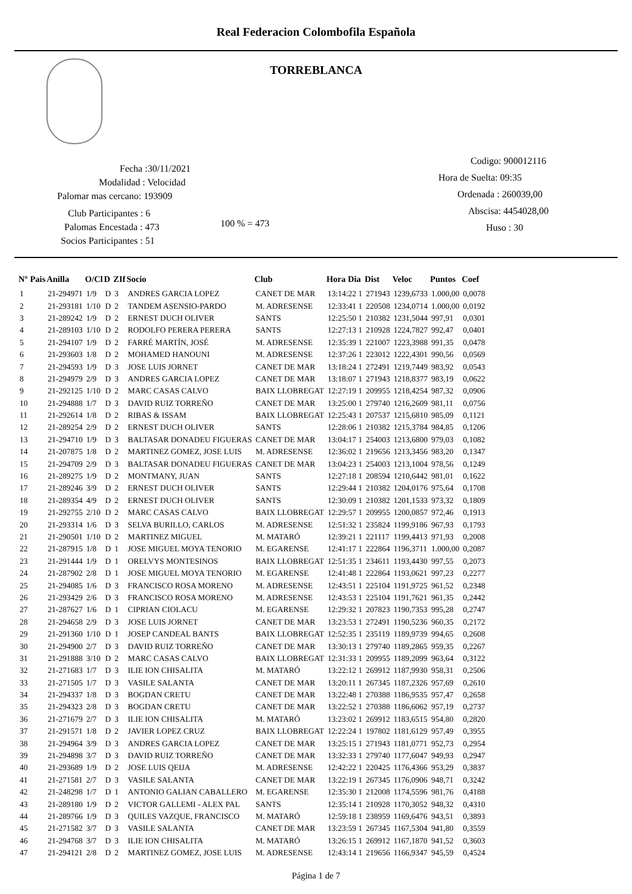Real Federacion Colombofila Española
TORREBLANCA
Fecha :30/11/2021
Modalidad : Velocidad
Palomar mas cercano: 193909
Club Participantes : 6
Palomas Encestada : 473
Socios Participantes : 51
100 % = 473
Codigo: 900012116
Hora de Suelta: 09:35
Ordenada : 260039,00
Abscisa: 4454028,00
Huso : 30
| Nº | Pais | Anilla | O/Cl | D | ZIf | Socio | Club | Hora Dia | Dist | Veloc | Puntos | Coef |
| --- | --- | --- | --- | --- | --- | --- | --- | --- | --- | --- | --- | --- |
| 1 | | 21-294971 | 1/9 | D | 3 | ANDRES GARCIA LOPEZ | CANET DE MAR | 13:14:22 1 | 271943 | 1239,6733 | 1.000,00 | 0,0078 |
| 2 | | 21-293181 | 1/10 | D | 2 | TANDEM ASENSIO-PARDO | M. ADRESENSE | 12:33:41 1 | 220508 | 1234,0714 | 1.000,00 | 0,0192 |
| 3 | | 21-289242 | 1/9 | D | 2 | ERNEST DUCH OLIVER | SANTS | 12:25:50 1 | 210382 | 1231,5044 | 997,91 | 0,0301 |
| 4 | | 21-289103 | 1/10 | D | 2 | RODOLFO PERERA PERERA | SANTS | 12:27:13 1 | 210928 | 1224,7827 | 992,47 | 0,0401 |
| 5 | | 21-294107 | 1/9 | D | 2 | FARRÉ MARTÍN, JOSÉ | M. ADRESENSE | 12:35:39 1 | 221007 | 1223,3988 | 991,35 | 0,0478 |
| 6 | | 21-293603 | 1/8 | D | 2 | MOHAMED HANOUNI | M. ADRESENSE | 12:37:26 1 | 223012 | 1222,4301 | 990,56 | 0,0569 |
| 7 | | 21-294593 | 1/9 | D | 3 | JOSE LUIS JORNET | CANET DE MAR | 13:18:24 1 | 272491 | 1219,7449 | 983,92 | 0,0543 |
| 8 | | 21-294979 | 2/9 | D | 3 | ANDRES GARCIA LOPEZ | CANET DE MAR | 13:18:07 1 | 271943 | 1218,8377 | 983,19 | 0,0622 |
| 9 | | 21-292125 | 1/10 | D | 2 | MARC CASAS CALVO | BAIX LLOBREGAT | 12:27:19 1 | 209955 | 1218,4254 | 987,32 | 0,0906 |
| 10 | | 21-294888 | 1/7 | D | 3 | DAVID RUIZ TORREÑO | CANET DE MAR | 13:25:00 1 | 279740 | 1216,2609 | 981,11 | 0,0756 |
| 11 | | 21-292614 | 1/8 | D | 2 | RIBAS & ISSAM | BAIX LLOBREGAT | 12:25:43 1 | 207537 | 1215,6810 | 985,09 | 0,1121 |
| 12 | | 21-289254 | 2/9 | D | 2 | ERNEST DUCH OLIVER | SANTS | 12:28:06 1 | 210382 | 1215,3784 | 984,85 | 0,1206 |
| 13 | | 21-294710 | 1/9 | D | 3 | BALTASAR DONADEU FIGUERAS | CANET DE MAR | 13:04:17 1 | 254003 | 1213,6800 | 979,03 | 0,1082 |
| 14 | | 21-207875 | 1/8 | D | 2 | MARTINEZ GOMEZ, JOSE LUIS | M. ADRESENSE | 12:36:02 1 | 219656 | 1213,3456 | 983,20 | 0,1347 |
| 15 | | 21-294709 | 2/9 | D | 3 | BALTASAR DONADEU FIGUERAS | CANET DE MAR | 13:04:23 1 | 254003 | 1213,1004 | 978,56 | 0,1249 |
| 16 | | 21-289275 | 1/9 | D | 2 | MONTMANY, JUAN | SANTS | 12:27:18 1 | 208594 | 1210,6442 | 981,01 | 0,1622 |
| 17 | | 21-289246 | 3/9 | D | 2 | ERNEST DUCH OLIVER | SANTS | 12:29:44 1 | 210382 | 1204,0176 | 975,64 | 0,1708 |
| 18 | | 21-289354 | 4/9 | D | 2 | ERNEST DUCH OLIVER | SANTS | 12:30:09 1 | 210382 | 1201,1533 | 973,32 | 0,1809 |
| 19 | | 21-292755 | 2/10 | D | 2 | MARC CASAS CALVO | BAIX LLOBREGAT | 12:29:57 1 | 209955 | 1200,0857 | 972,46 | 0,1913 |
| 20 | | 21-293314 | 1/6 | D | 3 | SELVA BURILLO, CARLOS | M. ADRESENSE | 12:51:32 1 | 235824 | 1199,9186 | 967,93 | 0,1793 |
| 21 | | 21-290501 | 1/10 | D | 2 | MARTINEZ MIGUEL | M. MATARÓ | 12:39:21 1 | 221117 | 1199,4413 | 971,93 | 0,2008 |
| 22 | | 21-287915 | 1/8 | D | 1 | JOSE MIGUEL MOYA TENORIO | M. EGARENSE | 12:41:17 1 | 222864 | 1196,3711 | 1.000,00 | 0,2087 |
| 23 | | 21-291444 | 1/9 | D | 1 | ORELVYS MONTESINOS | BAIX LLOBREGAT | 12:51:35 1 | 234611 | 1193,4430 | 997,55 | 0,2073 |
| 24 | | 21-287902 | 2/8 | D | 1 | JOSE MIGUEL MOYA TENORIO | M. EGARENSE | 12:41:48 1 | 222864 | 1193,0621 | 997,23 | 0,2277 |
| 25 | | 21-294085 | 1/6 | D | 3 | FRANCISCO ROSA MORENO | M. ADRESENSE | 12:43:51 1 | 225104 | 1191,9725 | 961,52 | 0,2348 |
| 26 | | 21-293429 | 2/6 | D | 3 | FRANCISCO ROSA MORENO | M. ADRESENSE | 12:43:53 1 | 225104 | 1191,7621 | 961,35 | 0,2442 |
| 27 | | 21-287627 | 1/6 | D | 1 | CIPRIAN CIOLACU | M. EGARENSE | 12:29:32 1 | 207823 | 1190,7353 | 995,28 | 0,2747 |
| 28 | | 21-294658 | 2/9 | D | 3 | JOSE LUIS JORNET | CANET DE MAR | 13:23:53 1 | 272491 | 1190,5236 | 960,35 | 0,2172 |
| 29 | | 21-291360 | 1/10 | D | 1 | JOSEP CANDEAL BANTS | BAIX LLOBREGAT | 12:52:35 1 | 235119 | 1189,9739 | 994,65 | 0,2608 |
| 30 | | 21-294900 | 2/7 | D | 3 | DAVID RUIZ TORREÑO | CANET DE MAR | 13:30:13 1 | 279740 | 1189,2865 | 959,35 | 0,2267 |
| 31 | | 21-291888 | 3/10 | D | 2 | MARC CASAS CALVO | BAIX LLOBREGAT | 12:31:33 1 | 209955 | 1189,2099 | 963,64 | 0,3122 |
| 32 | | 21-271683 | 1/7 | D | 3 | ILIE ION CHISALITA | M. MATARÓ | 13:22:12 1 | 269912 | 1187,9930 | 958,31 | 0,2506 |
| 33 | | 21-271505 | 1/7 | D | 3 | VASILE SALANTA | CANET DE MAR | 13:20:11 1 | 267345 | 1187,2326 | 957,69 | 0,2610 |
| 34 | | 21-294337 | 1/8 | D | 3 | BOGDAN CRETU | CANET DE MAR | 13:22:48 1 | 270388 | 1186,9535 | 957,47 | 0,2658 |
| 35 | | 21-294323 | 2/8 | D | 3 | BOGDAN CRETU | CANET DE MAR | 13:22:52 1 | 270388 | 1186,6062 | 957,19 | 0,2737 |
| 36 | | 21-271679 | 2/7 | D | 3 | ILIE ION CHISALITA | M. MATARÓ | 13:23:02 1 | 269912 | 1183,6515 | 954,80 | 0,2820 |
| 37 | | 21-291571 | 1/8 | D | 2 | JAVIER LOPEZ CRUZ | BAIX LLOBREGAT | 12:22:24 1 | 197802 | 1181,6129 | 957,49 | 0,3955 |
| 38 | | 21-294964 | 3/9 | D | 3 | ANDRES GARCIA LOPEZ | CANET DE MAR | 13:25:15 1 | 271943 | 1181,0771 | 952,73 | 0,2954 |
| 39 | | 21-294898 | 3/7 | D | 3 | DAVID RUIZ TORREÑO | CANET DE MAR | 13:32:33 1 | 279740 | 1177,6047 | 949,93 | 0,2947 |
| 40 | | 21-293689 | 1/9 | D | 2 | JOSE LUIS QEIJA | M. ADRESENSE | 12:42:22 1 | 220425 | 1176,4366 | 953,29 | 0,3837 |
| 41 | | 21-271581 | 2/7 | D | 3 | VASILE SALANTA | CANET DE MAR | 13:22:19 1 | 267345 | 1176,0906 | 948,71 | 0,3242 |
| 42 | | 21-248298 | 1/7 | D | 1 | ANTONIO GALIAN CABALLERO | M. EGARENSE | 12:35:30 1 | 212008 | 1174,5596 | 981,76 | 0,4188 |
| 43 | | 21-289180 | 1/9 | D | 2 | VICTOR GALLEMI - ALEX PAL | SANTS | 12:35:14 1 | 210928 | 1170,3052 | 948,32 | 0,4310 |
| 44 | | 21-289766 | 1/9 | D | 3 | QUILES VAZQUE, FRANCISCO | M. MATARÓ | 12:59:18 1 | 238959 | 1169,6476 | 943,51 | 0,3893 |
| 45 | | 21-271582 | 3/7 | D | 3 | VASILE SALANTA | CANET DE MAR | 13:23:59 1 | 267345 | 1167,5304 | 941,80 | 0,3559 |
| 46 | | 21-294768 | 3/7 | D | 3 | ILIE ION CHISALITA | M. MATARÓ | 13:26:15 1 | 269912 | 1167,1870 | 941,52 | 0,3603 |
| 47 | | 21-294121 | 2/8 | D | 2 | MARTINEZ GOMEZ, JOSE LUIS | M. ADRESENSE | 12:43:14 1 | 219656 | 1166,9347 | 945,59 | 0,4524 |
Página 1 de 7